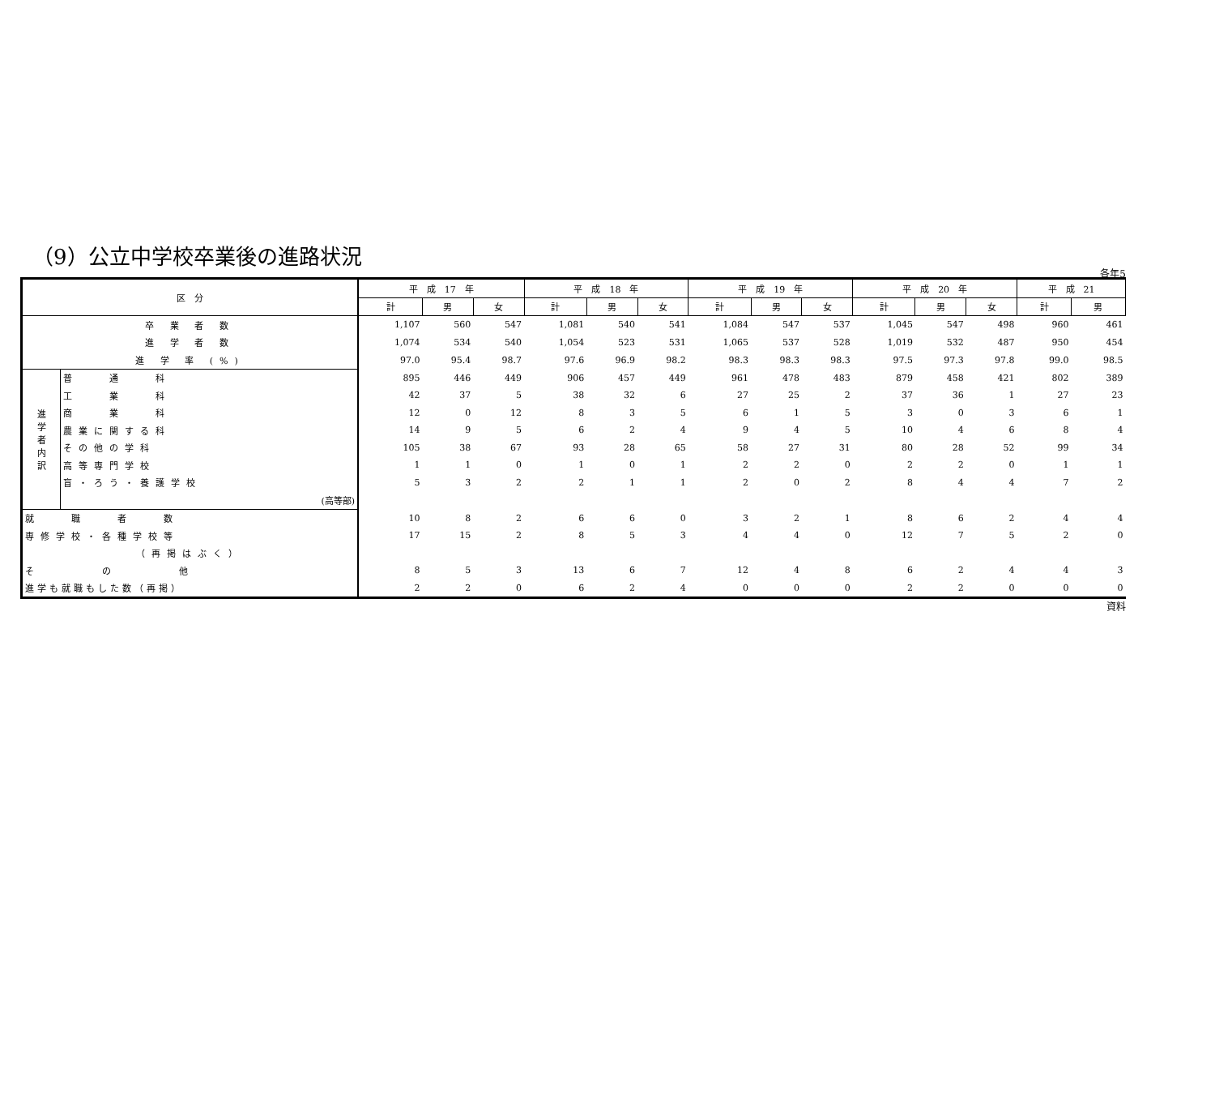（9）公立中学校卒業後の進路状況
各年5
| 区 分 | | 平 成 17 年 | | | 平 成 18 年 | | | 平 成 19 年 | | | 平 成 20 年 | | | 平 成 21 | |
| --- | --- | --- | --- | --- | --- | --- | --- | --- | --- | --- | --- | --- | --- | --- | --- |
| | | 計 | 男 | 女 | 計 | 男 | 女 | 計 | 男 | 女 | 計 | 男 | 女 | 計 | 男 |
| 卒 業 者 数 | | 1,107 | 560 | 547 | 1,081 | 540 | 541 | 1,084 | 547 | 537 | 1,045 | 547 | 498 | 960 | 461 |
| 進 学 者 数 | | 1,074 | 534 | 540 | 1,054 | 523 | 531 | 1,065 | 537 | 528 | 1,019 | 532 | 487 | 950 | 454 |
| 進 学 率 (%) | | 97.0 | 95.4 | 98.7 | 97.6 | 96.9 | 98.2 | 98.3 | 98.3 | 98.3 | 97.5 | 97.3 | 97.8 | 99.0 | 98.5 |
| 進 学 者 内 訳 | 普 通 科 | 895 | 446 | 449 | 906 | 457 | 449 | 961 | 478 | 483 | 879 | 458 | 421 | 802 | 389 |
| | 工 業 科 | 42 | 37 | 5 | 38 | 32 | 6 | 27 | 25 | 2 | 37 | 36 | 1 | 27 | 23 |
| | 商 業 科 | 12 | 0 | 12 | 8 | 3 | 5 | 6 | 1 | 5 | 3 | 0 | 3 | 6 | 1 |
| | 農業に関する科 | 14 | 9 | 5 | 6 | 2 | 4 | 9 | 4 | 5 | 10 | 4 | 6 | 8 | 4 |
| | その他の学科 | 105 | 38 | 67 | 93 | 28 | 65 | 58 | 27 | 31 | 80 | 28 | 52 | 99 | 34 |
| | 高等専門学校 | 1 | 1 | 0 | 1 | 0 | 1 | 2 | 2 | 0 | 2 | 2 | 0 | 1 | 1 |
| | 盲・ろう・養護学校 | 5 | 3 | 2 | 2 | 1 | 1 | 2 | 0 | 2 | 8 | 4 | 4 | 7 | 2 |
| | (高等部) | | | | | | | | | | | | | | |
| 就 職 者 数 | | 10 | 8 | 2 | 6 | 6 | 0 | 3 | 2 | 1 | 8 | 6 | 2 | 4 | 4 |
| 専修学校・各種学校等 | | 17 | 15 | 2 | 8 | 5 | 3 | 4 | 4 | 0 | 12 | 7 | 5 | 2 | 0 |
| （再掲はぶく） | | | | | | | | | | | | | | | |
| そ の 他 | | 8 | 5 | 3 | 13 | 6 | 7 | 12 | 4 | 8 | 6 | 2 | 4 | 4 | 3 |
| 進学も就職もした数（再掲） | | 2 | 2 | 0 | 6 | 2 | 4 | 0 | 0 | 0 | 2 | 2 | 0 | 0 | 0 |
資料